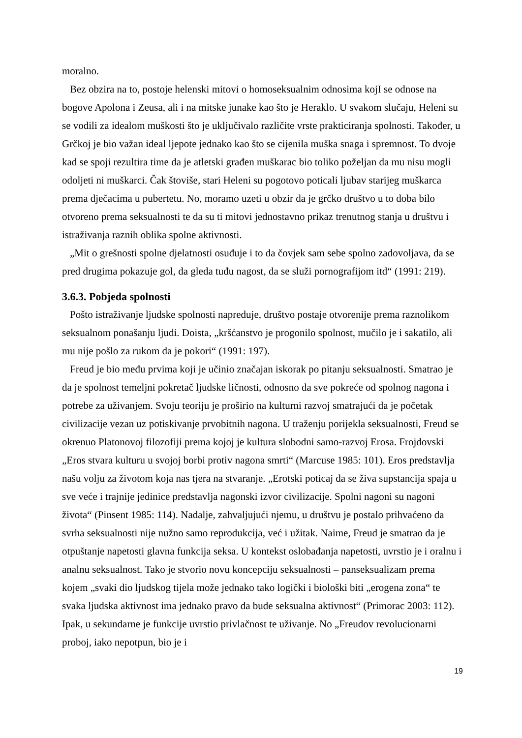moralno.
Bez obzira na to, postoje helenski mitovi o homoseksualnim odnosima kojI se odnose na bogove Apolona i Zeusa, ali i na mitske junake kao što je Heraklo. U svakom slučaju, Heleni su se vodili za idealom muškosti što je uključivalo različite vrste prakticiranja spolnosti. Također, u Grčkoj je bio važan ideal ljepote jednako kao što se cijenila muška snaga i spremnost. To dvoje kad se spoji rezultira time da je atletski građen muškarac bio toliko poželjan da mu nisu mogli odoljeti ni muškarci. Čak štoviše, stari Heleni su pogotovo poticali ljubav starijeg muškarca prema dječacima u pubertetu. No, moramo uzeti u obzir da je grčko društvo u to doba bilo otvoreno prema seksualnosti te da su ti mitovi jednostavno prikaz trenutnog stanja u društvu i istraživanja raznih oblika spolne aktivnosti.
„Mit o grešnosti spolne djelatnosti osuđuje i to da čovjek sam sebe spolno zadovoljava, da se pred drugima pokazuje gol, da gleda tuđu nagost, da se služi pornografijom itd“ (1991: 219).
3.6.3. Pobjeda spolnosti
Pošto istraživanje ljudske spolnosti napreduje, društvo postaje otvorenije prema raznolikom seksualnom ponašanju ljudi. Doista, „kršćanstvo je progonilo spolnost, mučilo je i sakatilo, ali mu nije pošlo za rukom da je pokori“ (1991: 197).
Freud je bio među prvima koji je učinio značajan iskorak po pitanju seksualnosti. Smatrao je da je spolnost temeljni pokretač ljudske ličnosti, odnosno da sve pokreće od spolnog nagona i potrebe za uživanjem. Svoju teoriju je proširio na kulturni razvoj smatrajući da je početak civilizacije vezan uz potiskivanje prvobitnih nagona. U traženju porijekla seksualnosti, Freud se okrenuo Platonovoj filozofiji prema kojoj je kultura slobodni samo-razvoj Erosa. Frojdovski „Eros stvara kulturu u svojoj borbi protiv nagona smrti“ (Marcuse 1985: 101). Eros predstavlja našu volju za životom koja nas tjera na stvaranje. „Erotski poticaj da se živa supstancija spaja u sve veće i trajnije jedinice predstavlja nagonski izvor civilizacije. Spolni nagoni su nagoni života“ (Pinsent 1985: 114). Nadalje, zahvaljujući njemu, u društvu je postalo prihvaćeno da svrha seksualnosti nije nužno samo reprodukcija, već i užitak. Naime, Freud je smatrao da je otpuštanje napetosti glavna funkcija seksa. U kontekst oslobađanja napetosti, uvrstio je i oralnu i analnu seksualnost. Tako je stvorio novu koncepciju seksualnosti – panseksualizam prema kojem „svaki dio ljudskog tijela može jednako tako logički i biološki biti „erogena zona“ te svaka ljudska aktivnost ima jednako pravo da bude seksualna aktivnost“ (Primorac 2003: 112). Ipak, u sekundarne je funkcije uvrstio privlačnost te uživanje. No „Freudov revolucionarni proboj, iako nepotpun, bio je i
19